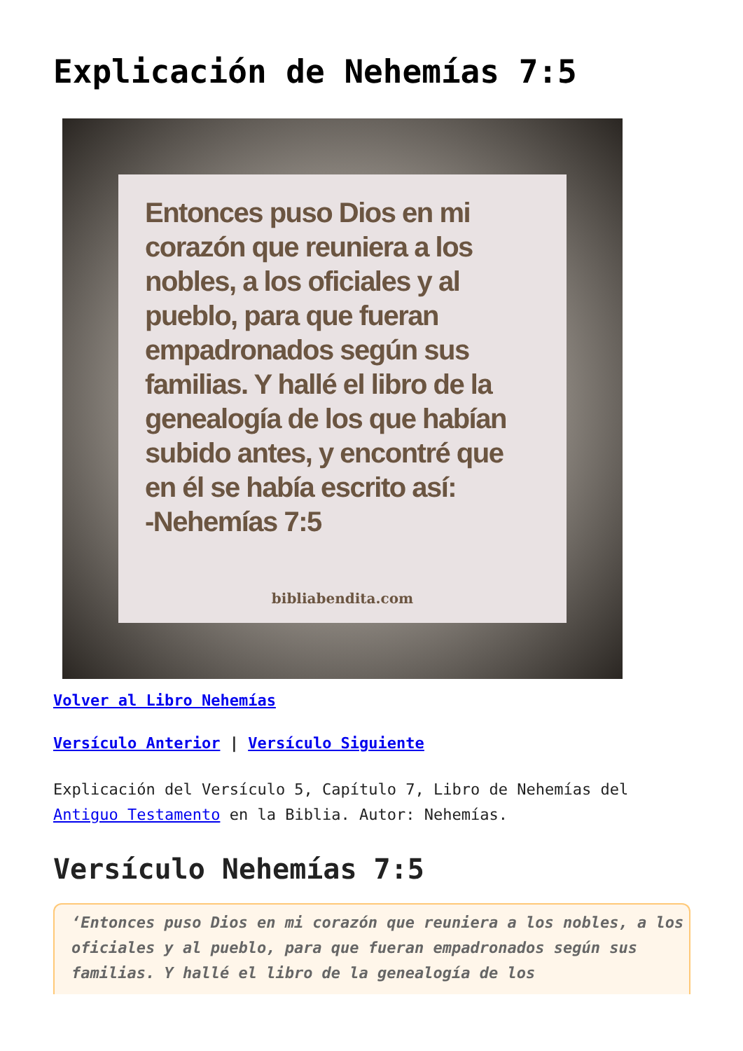Explicación de Nehemías 7:5
Entonces puso Dios en mi corazón que reuniera a los nobles, a los oficiales y al pueblo, para que fueran empadronados según sus familias. Y hallé el libro de la genealogía de los que habían subido antes, y encontré que en él se había escrito así:
-Nehemías 7:5
bibliabendita.com
Volver al Libro Nehemías
Versículo Anterior | Versículo Siguiente
Explicación del Versículo 5, Capítulo 7, Libro de Nehemías del Antiguo Testamento en la Biblia. Autor: Nehemías.
Versículo Nehemías 7:5
‘Entonces puso Dios en mi corazón que reuniera a los nobles, a los oficiales y al pueblo, para que fueran empadronados según sus familias. Y hallé el libro de la genealogía de los